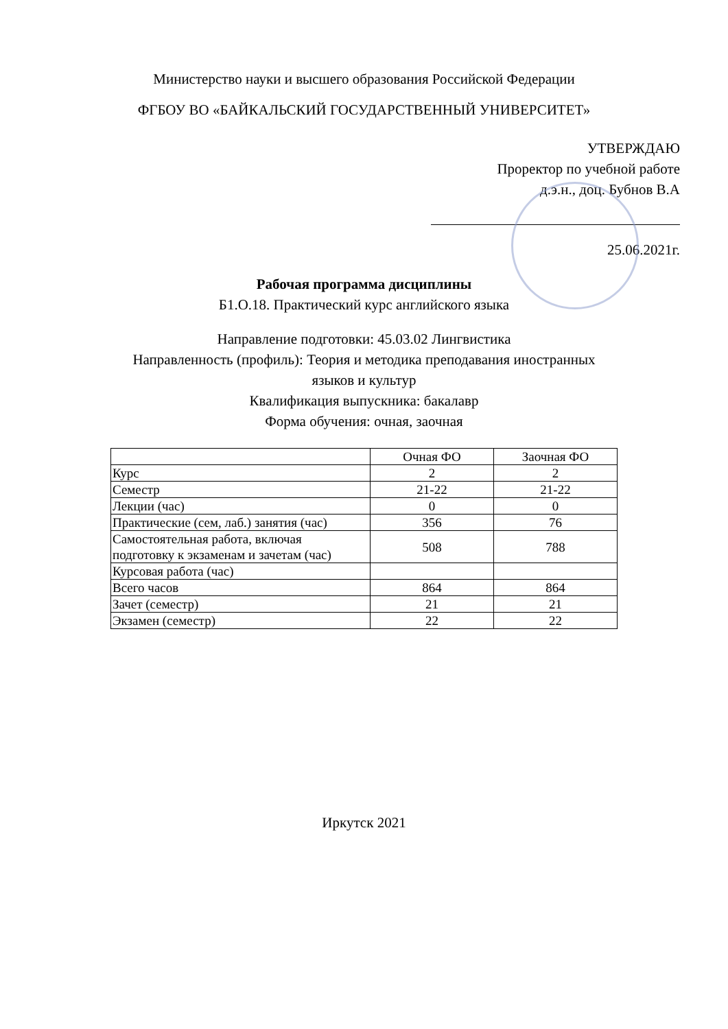Министерство науки и высшего образования Российской Федерации
ФГБОУ ВО «БАЙКАЛЬСКИЙ ГОСУДАРСТВЕННЫЙ УНИВЕРСИТЕТ»
УТВЕРЖДАЮ
Проректор по учебной работе
д.э.н., доц. Бубнов В.А
25.06.2021г.
Рабочая программа дисциплины
Б1.О.18. Практический курс английского языка
Направление подготовки: 45.03.02 Лингвистика
Направленность (профиль): Теория и методика преподавания иностранных
языков и культур
Квалификация выпускника: бакалавр
Форма обучения: очная, заочная
| | Очная ФО | Заочная ФО |
| Курс | 2 | 2 |
| Семестр | 21-22 | 21-22 |
| Лекции (час) | 0 | 0 |
| Практические (сем, лаб.) занятия (час) | 356 | 76 |
| Самостоятельная работа, включая подготовку к экзаменам и зачетам (час) | 508 | 788 |
| Курсовая работа (час) | | |
| Всего часов | 864 | 864 |
| Зачет (семестр) | 21 | 21 |
| Экзамен (семестр) | 22 | 22 |
Иркутск 2021